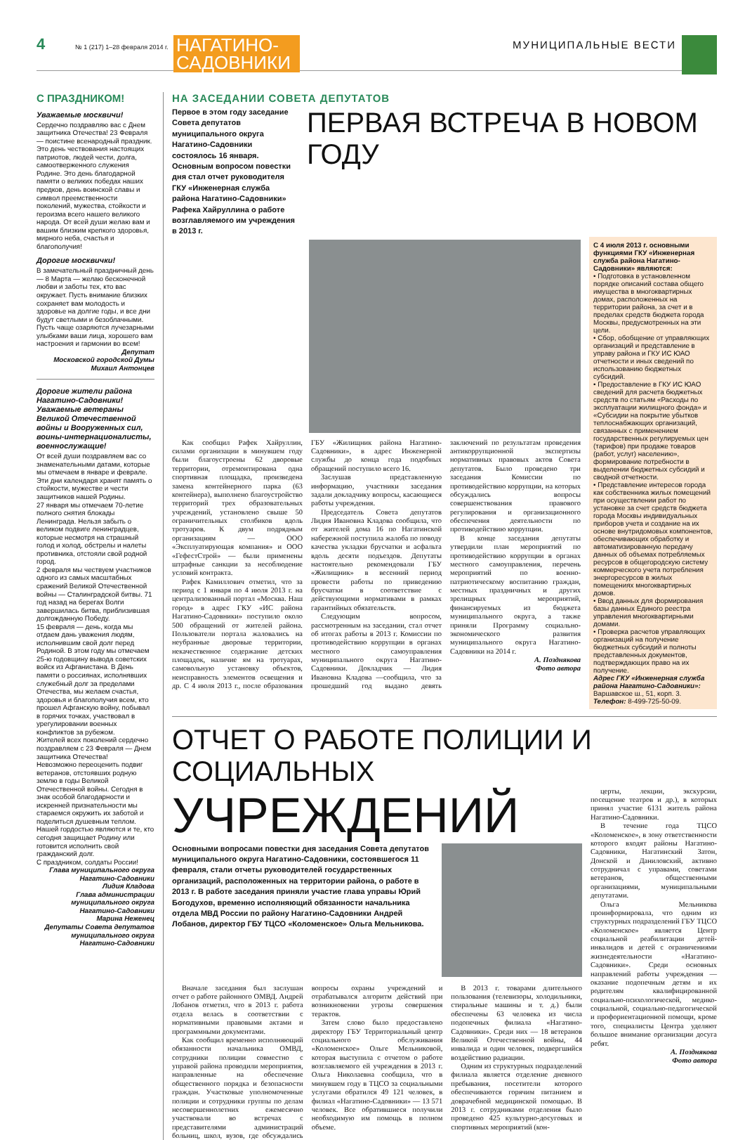4
№ 1 (217) 1–28 февраля 2014 г.
НАГАТИНО-
САДОВНИКИ
МУНИЦИПАЛЬНЫЕ ВЕСТИ
С ПРАЗДНИКОМ!
Уважаемые москвичи!
Сердечно поздравляю вас с Днем защитника Отечества! 23 Февраля — поистине всенародный праздник. Это день чествования настоящих патриотов, людей чести, долга, самоотверженного служения Родине. Это день благодарной памяти о великих победах наших предков, день воинской славы и символ преемственности поколений, мужества, стойкости и героизма всего нашего великого народа. От всей души желаю вам и вашим близким крепкого здоровья, мирного неба, счастья и благополучия!
Дорогие москвички!
В замечательный праздничный день — 8 Марта — желаю бесконечной любви и заботы тех, кто вас окружает. Пусть внимание близких сохраняет вам молодость и здоровье на долгие годы, и все дни будут светлыми и безоблачными. Пусть чаще озаряются лучезарными улыбками ваши лица, хорошего вам настроения и гармонии во всем!
Депутат
Московской городской Думы
Михаил Антонцев
Дорогие жители района Нагатино-Садовники! Уважаемые ветераны Великой Отечественной войны и Вооруженных сил, воины-интернационалисты, военнослужащие!
От всей души поздравляем вас со знаменательными датами, которые мы отмечаем в январе и феврале. Эти дни календаря хранят память о стойкости, мужестве и чести защитников нашей Родины.
27 января мы отмечаем 70-летие полного снятия блокады Ленинграда. Нельзя забыть о великом подвиге ленинградцев, которые несмотря на страшный голод и холод, обстрелы и налеты противника, отстояли свой родной город.
2 февраля мы чествуем участников одного из самых масштабных сражений Великой Отечественной войны — Сталинградской битвы. 71 год назад на берегах Волги завершилась битва, приблизившая долгожданную Победу.
15 февраля — день, когда мы отдаем дань уважения людям, исполнившим свой долг перед Родиной. В этом году мы отмечаем 25-ю годовщину вывода советских войск из Афганистана. В День памяти о россиянах, исполнявших служебный долг за пределами Отечества, мы желаем счастья, здоровья и благополучия всем, кто прошел Афганскую войну, побывал в горячих точках, участвовал в урегулировании военных конфликтов за рубежом.
Жителей всех поколений сердечно поздравляем с 23 Февраля — Днем защитника Отечества!
Невозможно переоценить подвиг ветеранов, отстоявших родную землю в годы Великой Отечественной войны. Сегодня в знак особой благодарности и искренней признательности мы стараемся окружить их заботой и поделиться душевным теплом. Нашей гордостью являются и те, кто сегодня защищает Родину или готовится исполнить свой гражданский долг.
С праздником, солдаты России!
Глава муниципального округа Нагатино-Садовники
Лидия Кладова
Глава администрации муниципального округа Нагатино-Садовники
Марина Неженец
Депутаты Совета депутатов муниципального округа Нагатино-Садовники
НА ЗАСЕДАНИИ СОВЕТА ДЕПУТАТОВ
Первое в этом году заседание Совета депутатов муниципального округа Нагатино-Садовники состоялось 16 января. Основным вопросом повестки дня стал отчет руководителя ГКУ «Инженерная служба района Нагатино-Садовники» Рафека Хайруллина о работе возглавляемого им учреждения в 2013 г.
ПЕРВАЯ ВСТРЕЧА В НОВОМ ГОДУ
Как сообщил Рафек Хайруллин, силами организации в минувшем году были благоустроены 62 дворовые территории, отремонтирована одна спортивная площадка, произведена замена контейнерного парка (63 контейнера), выполнено благоустройство территорий трех образовательных учреждений, установлено свыше 50 ограничительных столбиков вдоль тротуаров. К двум подрядным организациям — ООО «Эксплуатирующая компания» и ООО «ГефестСтрой» — были применены штрафные санкции за несоблюдение условий контракта.
Рафек Камиллович отметил, что за период с 1 января по 4 июля 2013 г. на централизованный портал «Москва. Наш город» в адрес ГКУ «ИС района Нагатино-Садовники» поступило около 500 обращений от жителей района. Пользователи портала жаловались на неубранные дворовые территории, некачественное содержание детских площадок, наличие ям на тротуарах, самовольную установку объектов, неисправность элементов освещения и др. С 4 июля 2013 г., после образования ГБУ «Жилищник района Нагатино-Садовники», в адрес Инженерной службы до конца года подобных обращений поступило всего 16.
Заслушав представленную информацию, участники заседания задали докладчику вопросы, касающиеся работы учреждения.
Председатель Совета депутатов Лидия Ивановна Кладова сообщила, что от жителей дома 16 по Нагатинской набережной поступила жалоба по поводу качества укладки брусчатки и асфальта вдоль десяти подъездов. Депутаты настоятельно рекомендовали ГБУ «Жилищник» в весенний период провести работы по приведению брусчатки в соответствие с действующими нормативами в рамках гарантийных обязательств.
Следующим вопросом, рассмотренным на заседании, стал отчет об итогах работы в 2013 г. Комиссии по противодействию коррупции в органах местного самоуправления муниципального округа Нагатино-Садовники. Докладчик — Лидия Ивановна Кладова —сообщила, что за прошедший год выдано девять заключений по результатам проведения антикоррупционной экспертизы нормативных правовых актов Совета депутатов. Было проведено три заседания Комиссии по противодействию коррупции, на которых обсуждались вопросы совершенствования правового регулирования и организационного обеспечения деятельности по противодействию коррупции.
В конце заседания депутаты утвердили план мероприятий по противодействию коррупции в органах местного самоуправления, перечень мероприятий по военно-патриотическому воспитанию граждан, местных праздничных и других зрелищных мероприятий, финансируемых из бюджета муниципального округа, а также приняли Программу социально-экономического развития муниципального округа Нагатино-Садовники на 2014 г.
А. Позднякова
Фото автора
С 4 июля 2013 г. основными функциями ГКУ «Инженерная служба района Нагатино-Садовники» являются:
• Подготовка в установленном порядке описаний состава общего имущества в многоквартирных домах, расположенных на территории района, за счет и в пределах средств бюджета города Москвы, предусмотренных на эти цели.
• Сбор, обобщение от управляющих организаций и представление в управу района и ГКУ ИС ЮАО отчетности и иных сведений по использованию бюджетных субсидий.
• Предоставление в ГКУ ИС ЮАО сведений для расчета бюджетных средств по статьям «Расходы по эксплуатации жилищного фонда» и «Субсидии на покрытие убытков теплоснабжающих организаций, связанных с применением государственных регулируемых цен (тарифов) при продаже товаров (работ, услуг) населению», формирование потребности в выделении бюджетных субсидий и сводной отчетности.
• Представление интересов города как собственника жилых помещений при осуществлении работ по установке за счет средств бюджета города Москвы индивидуальных приборов учета и создание на их основе внутридомовых компонентов, обеспечивающих обработку и автоматизированную передачу данных об объемах потребляемых ресурсов в общегородскую систему коммерческого учета потребления энергоресурсов в жилых помещениях многоквартирных домов.
• Ввод данных для формирования базы данных Единого реестра управления многоквартирными домами.
• Проверка расчетов управляющих организаций на получение бюджетных субсидий и полноты представленных документов, подтверждающих право на их получение.
Адрес ГКУ «Инженерная служба района Нагатино-Садовники»: Варшавское ш., 51, корп. 3.
Телефон: 8-499-725-50-09.
ОТЧЕТ О РАБОТЕ ПОЛИЦИИ И СОЦИАЛЬНЫХ
УЧРЕЖДЕНИЙ
Основными вопросами повестки дня заседания Совета депутатов муниципального округа Нагатино-Садовники, состоявшегося 11 февраля, стали отчеты руководителей государственных организаций, расположенных на территории района, о работе в 2013 г. В работе заседания приняли участие глава управы Юрий Богодухов, временно исполняющий обязанности начальника отдела МВД России по району Нагатино-Садовники Андрей Лобанов, директор ГБУ ТЦСО «Коломенское» Ольга Мельникова.
Вначале заседания был заслушан отчет о работе районного ОМВД. Андрей Лобанов отметил, что в 2013 г. работа отдела велась в соответствии с нормативными правовыми актами и программными документами.
Как сообщил временно исполняющий обязанности начальника ОМВД, сотрудники полиции совместно с управой района проводили мероприятия, направленные на обеспечение общественного порядка и безопасности граждан. Участковые уполномоченные полиции и сотрудники группы по делам несовершеннолетних ежемесячно участвовали во встречах с представителями администраций больниц, школ, вузов, где обсуждались вопросы охраны учреждений и отрабатывался алгоритм действий при возникновении угрозы совершения терактов.
Затем слово было предоставлено директору ГБУ Территориальный центр социального обслуживания «Коломенское» Ольге Мельниковой, которая выступила с отчетом о работе возглавляемого ей учреждения в 2013 г. Ольга Николаевна сообщила, что в минувшем году в ТЦСО за социальными услугами обратился 49 121 человек, в филиал «Нагатино-Садовники» — 13 571 человек. Все обратившиеся получили необходимую им помощь в полном объеме.
В 2013 г. товарами длительного пользования (телевизоры, холодильники, стиральные машины и т. д.) были обеспечены 63 человека из числа подопечных филиала «Нагатино-Садовники». Среди них — 18 ветеранов Великой Отечественной войны, 44 инвалида и один человек, подвергшийся воздействию радиации.
Одним из структурных подразделений филиала является отделение дневного пребывания, посетители которого обеспечиваются горячим питанием и доврачебной медицинской помощью. В 2013 г. сотрудниками отделения было проведено 425 культурно-досуговых и спортивных мероприятий (кон-
церты, лекции, экскурсии, посещение театров и др.), в которых принял участие 6131 житель района Нагатино-Садовники.
В течение года ТЦСО «Коломенское», в зону ответственности которого входят районы Нагатино-Садовники, Нагатинский Затон, Донской и Даниловский, активно сотрудничал с управами, советами ветеранов, общественными организациями, муниципальными депутатами.
Ольга Мельникова проинформировала, что одним из структурных подразделений ГБУ ТЦСО «Коломенское» является Центр социальной реабилитации детей-инвалидов и детей с ограничениями жизнедеятельности «Нагатино-Садовники». Среди основных направлений работы учреждения — оказание подопечным детям и их родителям квалифицированной социально-психологической, медико-социальной, социально-педагогической и профориентационной помощи, кроме того, специалисты Центра уделяют большое внимание организации досуга ребят.
А. Позднякова
Фото автора